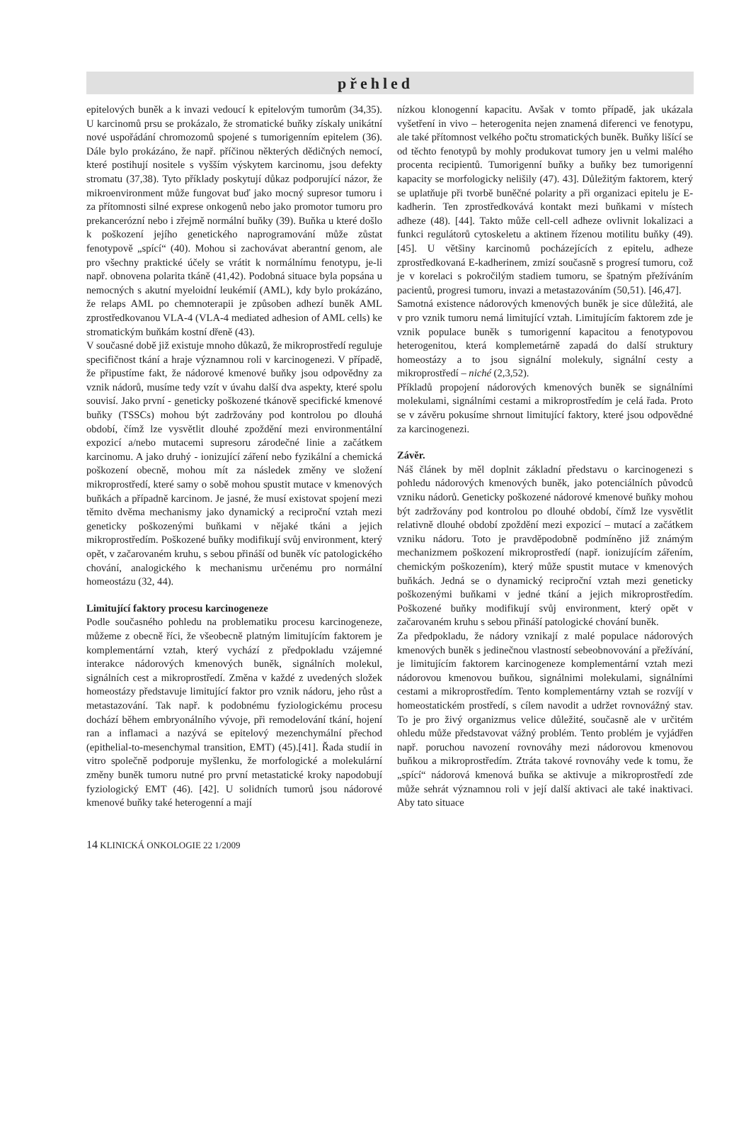přehled
epitelových buněk a k invazi vedoucí k epitelovým tumorům (34,35). U karcinomů prsu se prokázalo, že stromatické buňky získaly unikátní nové uspořádání chromozomů spojené s tumorigenním epitelem (36). Dále bylo prokázáno, že např. příčinou některých dědičných nemocí, které postihují nositele s vyšším výskytem karcinomu, jsou defekty stromatu (37,38). Tyto příklady poskytují důkaz podporující názor, že mikroenvironment může fungovat buď jako mocný supresor tumoru i za přítomnosti silné exprese onkogenů nebo jako promotor tumoru pro prekancerózní nebo i zřejmě normální buňky (39). Buňka u které došlo k poškození jejího genetického naprogramování může zůstat fenotypově „spící“ (40). Mohou si zachovávat aberantní genom, ale pro všechny praktické účely se vrátit k normálnímu fenotypu, je-li např. obnovena polarita tkáně (41,42). Podobná situace byla popsána u nemocných s akutní myeloidní leukémií (AML), kdy bylo prokázáno, že relaps AML po chemnoterapii je způsoben adhezí buněk AML zprostředkovanou VLA-4 (VLA-4 mediated adhesion of AML cells) ke stromatickým buňkám kostní dřeně (43).
V současné době již existuje mnoho důkazů, že mikroprostředí reguluje specifičnost tkání a hraje významnou roli v karcinogenezi. V případě, že připustíme fakt, že nádorové kmenové buňky jsou odpovědny za vznik nádorů, musíme tedy vzít v úvahu další dva aspekty, které spolu souvisí. Jako první - geneticky poškozené tkánově specifické kmenové buňky (TSSCs) mohou být zadržovány pod kontrolou po dlouhá období, čímž lze vysvětlit dlouhé zpoždění mezi environmentální expozicí a/nebo mutacemi supresoru zárodečné linie a začátkem karcinomu. A jako druhý - ionizující záření nebo fyzikální a chemická poškození obecně, mohou mít za následek změny ve složení mikroprostředí, které samy o sobě mohou spustit mutace v kmenových buňkách a případně karcinom. Je jasné, že musí existovat spojení mezi těmito dvěma mechanismy jako dynamický a reciproční vztah mezi geneticky poškozenými buňkami v nějaké tkáni a jejich mikroprostředím. Poškozené buňky modifikují svůj environment, který opět, v začarovaném kruhu, s sebou přináší od buněk víc patologického chování, analogického k mechanismu určenému pro normální homeostázu (32, 44).
Limitující faktory procesu karcinogeneze
Podle současného pohledu na problematiku procesu karcinogeneze, můžeme z obecně říci, že všeobecně platným limitujícím faktorem je komplementární vztah, který vychází z předpokladu vzájemné interakce nádorových kmenových buněk, signálních molekul, signálních cest a mikroprostředí. Změna v každé z uvedených složek homeostázy představuje limitující faktor pro vznik nádoru, jeho růst a metastazování. Tak např. k podobnému fyziologickému procesu dochází během embryonálního vývoje, při remodelování tkání, hojení ran a inflamaci a nazývá se epitelový mezenchymální přechod (epithelial-to-mesenchymal transition, EMT) (45).[41]. Řada studií in vitro společně podporuje myšlenku, že morfologické a molekulární změny buněk tumoru nutné pro první metastatické kroky napodobují fyziologický EMT (46). [42]. U solidních tumorů jsou nádorové kmenové buňky také heterogenní a mají
nízkou klonogenní kapacitu. Avšak v tomto případě, jak ukázala vyšetření in vivo – heterogenita nejen znamená diferenci ve fenotypu, ale také přítomnost velkého počtu stromatických buněk. Buňky lišící se od těchto fenotypů by mohly produkovat tumory jen u velmi malého procenta recipientů. Tumorigenní buňky a buňky bez tumorigenní kapacity se morfologicky nelišily (47). 43]. Důležitým faktorem, který se uplatňuje při tvorbě buněčné polarity a při organizaci epitelu je E-kadherin. Ten zprostředkovává kontakt mezi buňkami v místech adheze (48). [44]. Takto může cell-cell adheze ovlivnit lokalizaci a funkci regulátorů cytoskeletu a aktinem řízenou motilitu buňky (49). [45]. U většiny karcinomů pocházejících z epitelu, adheze zprostředkovaná E-kadherinem, zmizí současně s progresí tumoru, což je v korelaci s pokročilým stadiem tumoru, se špatným přežíváním pacientů, progresi tumoru, invazi a metastazováním (50,51). [46,47].
Samotná existence nádorových kmenových buněk je sice důležitá, ale v pro vznik tumoru nemá limitující vztah. Limitujícím faktorem zde je vznik populace buněk s tumorigenní kapacitou a fenotypovou heterogenitou, která komplemetárně zapadá do další struktury homeostázy a to jsou signální molekuly, signální cesty a mikroprostředí – niché (2,3,52).
Příkladů propojení nádorových kmenových buněk se signálními molekulami, signálními cestami a mikroprostředím je celá řada. Proto se v závěru pokusíme shrnout limitující faktory, které jsou odpovědné za karcinogenezi.
Závěr.
Náš článek by měl doplnit základní představu o karcinogenezi s pohledu nádorových kmenových buněk, jako potenciálních původců vzniku nádorů. Geneticky poškozené nádorové kmenové buňky mohou být zadržovány pod kontrolou po dlouhé období, čímž lze vysvětlit relativně dlouhé období zpoždění mezi expozicí – mutací a začátkem vzniku nádoru. Toto je pravděpodobně podmíněno již známým mechanizmem poškození mikroprostředí (např. ionizujícím zářením, chemickým poškozením), který může spustit mutace v kmenových buňkách. Jedná se o dynamický reciproční vztah mezi geneticky poškozenými buňkami v jedné tkání a jejich mikroprostředím. Poškozené buňky modifikují svůj environment, který opět v začarovaném kruhu s sebou přináší patologické chování buněk.
Za předpokladu, že nádory vznikají z malé populace nádorových kmenových buněk s jedinečnou vlastností sebeobnovování a přežívání, je limitujícím faktorem karcinogeneze komplementární vztah mezi nádorovou kmenovou buňkou, signálnimi molekulami, signálními cestami a mikroprostředím. Tento komplementárny vztah se rozvíjí v homeostatickém prostředí, s cílem navodit a udržet rovnovážný stav. To je pro živý organizmus velice důležité, současně ale v určitém ohledu může představovat vážný problém. Tento problém je vyjádřen např. poruchou navození rovnováhy mezi nádorovou kmenovou buňkou a mikroprostředím. Ztráta takové rovnováhy vede k tomu, že „spící“ nádorová kmenová buňka se aktivuje a mikroprostředí zde může sehrát významnou roli v její další aktivaci ale také inaktivaci. Aby tato situace
14 KLINICKÁ ONKOLOGIE 22 1/2009